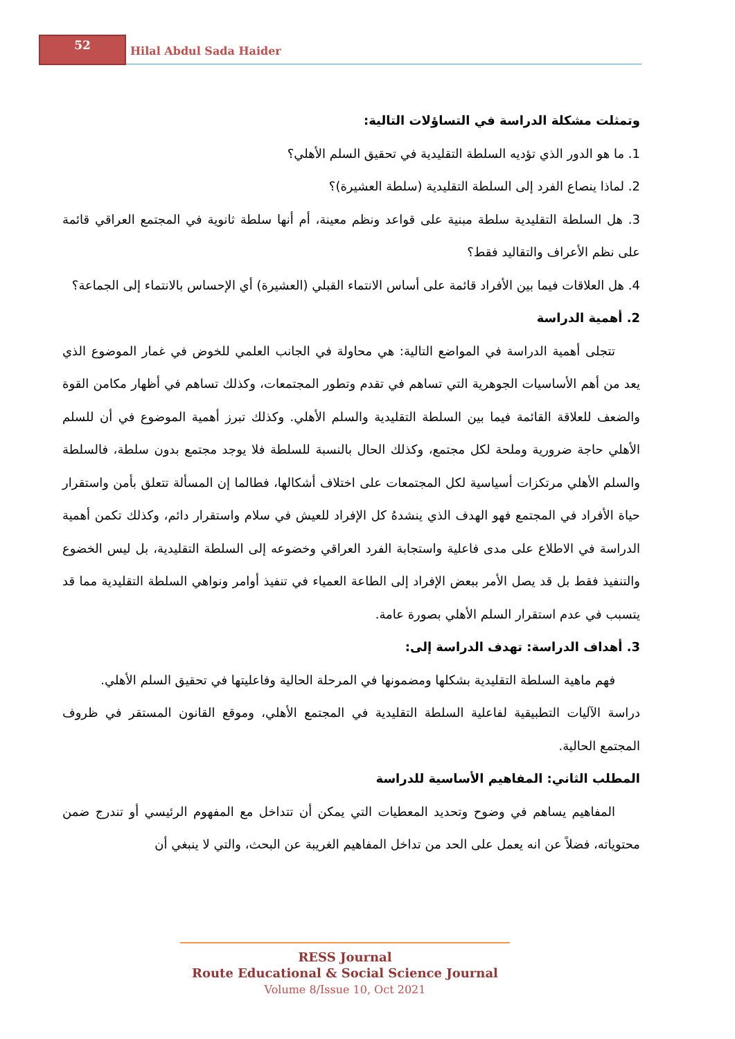52
Hilal Abdul Sada Haider
وتمثلت مشكلة الدراسة في التساؤلات التالية:
1. ما هو الدور الذي تؤديه السلطة التقليدية في تحقيق السلم الأهلي؟
2. لماذا ينصاع الفرد إلى السلطة التقليدية (سلطة العشيرة)؟
3. هل السلطة التقليدية سلطة مبنية على قواعد ونظم معينة، أم أنها سلطة ثانوية في المجتمع العراقي قائمة على نظم الأعراف والتقاليد فقط؟
4. هل العلاقات فيما بين الأفراد قائمة على أساس الانتماء القبلي (العشيرة) أي الإحساس بالانتماء إلى الجماعة؟
2. أهمية الدراسة
تتجلى أهمية الدراسة في المواضع التالية: هي محاولة في الجانب العلمي للخوض في غمار الموضوع الذي يعد من أهم الأساسيات الجوهرية التي تساهم في تقدم وتطور المجتمعات، وكذلك تساهم في أظهار مكامن القوة والضعف للعلاقة القائمة فيما بين السلطة التقليدية والسلم الأهلي. وكذلك تبرز أهمية الموضوع في أن للسلم الأهلي حاجة ضرورية وملحة لكل مجتمع، وكذلك الحال بالنسبة للسلطة فلا يوجد مجتمع بدون سلطة، فالسلطة والسلم الأهلي مرتكزات أسياسية لكل المجتمعات على اختلاف أشكالها، فطالما إن المسألة تتعلق بأمن واستقرار حياة الأفراد في المجتمع فهو الهدف الذي ينشدهُ كل الإفراد للعيش في سلام واستقرار دائم، وكذلك تكمن أهمية الدراسة في الاطلاع على مدى فاعلية واستجابة الفرد العراقي وخضوعه إلى السلطة التقليدية، بل ليس الخضوع والتنفيذ فقط بل قد يصل الأمر ببعض الإفراد إلى الطاعة العمياء في تنفيذ أوامر ونواهي السلطة التقليدية مما قد يتسبب في عدم استقرار السلم الأهلي بصورة عامة.
3. أهداف الدراسة: تهدف الدراسة إلى:
فهم ماهية السلطة التقليدية بشكلها ومضمونها في المرحلة الحالية وفاعليتها في تحقيق السلم الأهلي.
دراسة الآليات التطبيقية لفاعلية السلطة التقليدية في المجتمع الأهلي، وموقع القانون المستقر في ظروف المجتمع الحالية.
المطلب الثاني: المفاهيم الأساسية للدراسة
المفاهيم يساهم في وضوح وتحديد المعطيات التي يمكن أن تتداخل مع المفهوم الرئيسي أو تندرج ضمن محتوياته، فضلاً عن انه يعمل على الحد من تداخل المفاهيم الغريبة عن البحث، والتي لا ينبغي أن
RESS Journal
Route Educational & Social Science Journal
Volume 8/Issue 10, Oct 2021